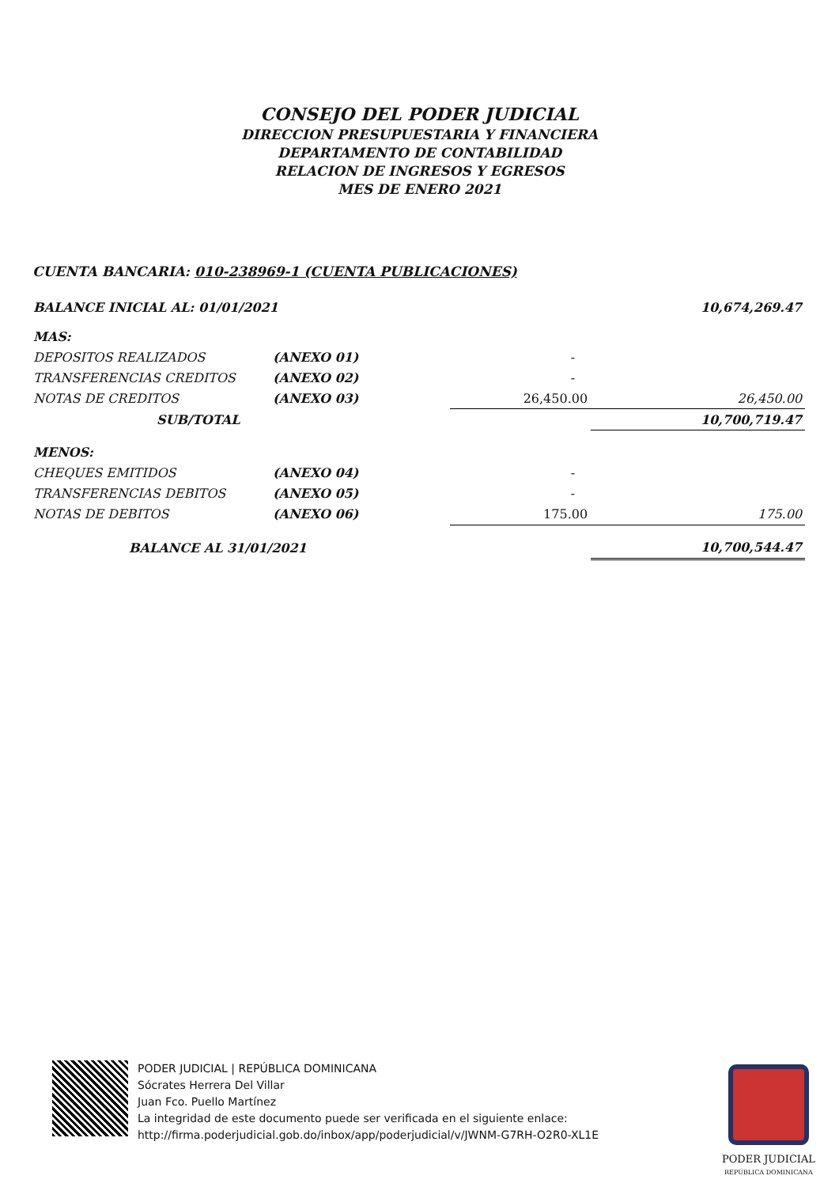CONSEJO DEL PODER JUDICIAL
DIRECCION PRESUPUESTARIA Y FINANCIERA
DEPARTAMENTO DE CONTABILIDAD
RELACION DE INGRESOS Y EGRESOS
MES DE ENERO 2021
CUENTA BANCARIA: 010-238969-1 (CUENTA PUBLICACIONES)
| BALANCE INICIAL AL: 01/01/2021 | | | 10,674,269.47 |
| MAS: | | | |
| DEPOSITOS REALIZADOS | (ANEXO 01) | - | |
| TRANSFERENCIAS CREDITOS | (ANEXO 02) | - | |
| NOTAS DE CREDITOS | (ANEXO 03) | 26,450.00 | 26,450.00 |
| SUB/TOTAL | | | 10,700,719.47 |
| MENOS: | | | |
| CHEQUES EMITIDOS | (ANEXO 04) | - | |
| TRANSFERENCIAS DEBITOS | (ANEXO 05) | - | |
| NOTAS DE DEBITOS | (ANEXO 06) | 175.00 | 175.00 |
| BALANCE AL 31/01/2021 | | | 10,700,544.47 |
PODER JUDICIAL | REPÚBLICA DOMINICANA
Sócrates Herrera Del Villar
Juan Fco. Puello Martínez
La integridad de este documento puede ser verificada en el siguiente enlace:
http://firma.poderjudicial.gob.do/inbox/app/poderjudicial/v/JWNM-G7RH-O2R0-XL1E
PODER JUDICIAL
REPÚBLICA DOMINICANA